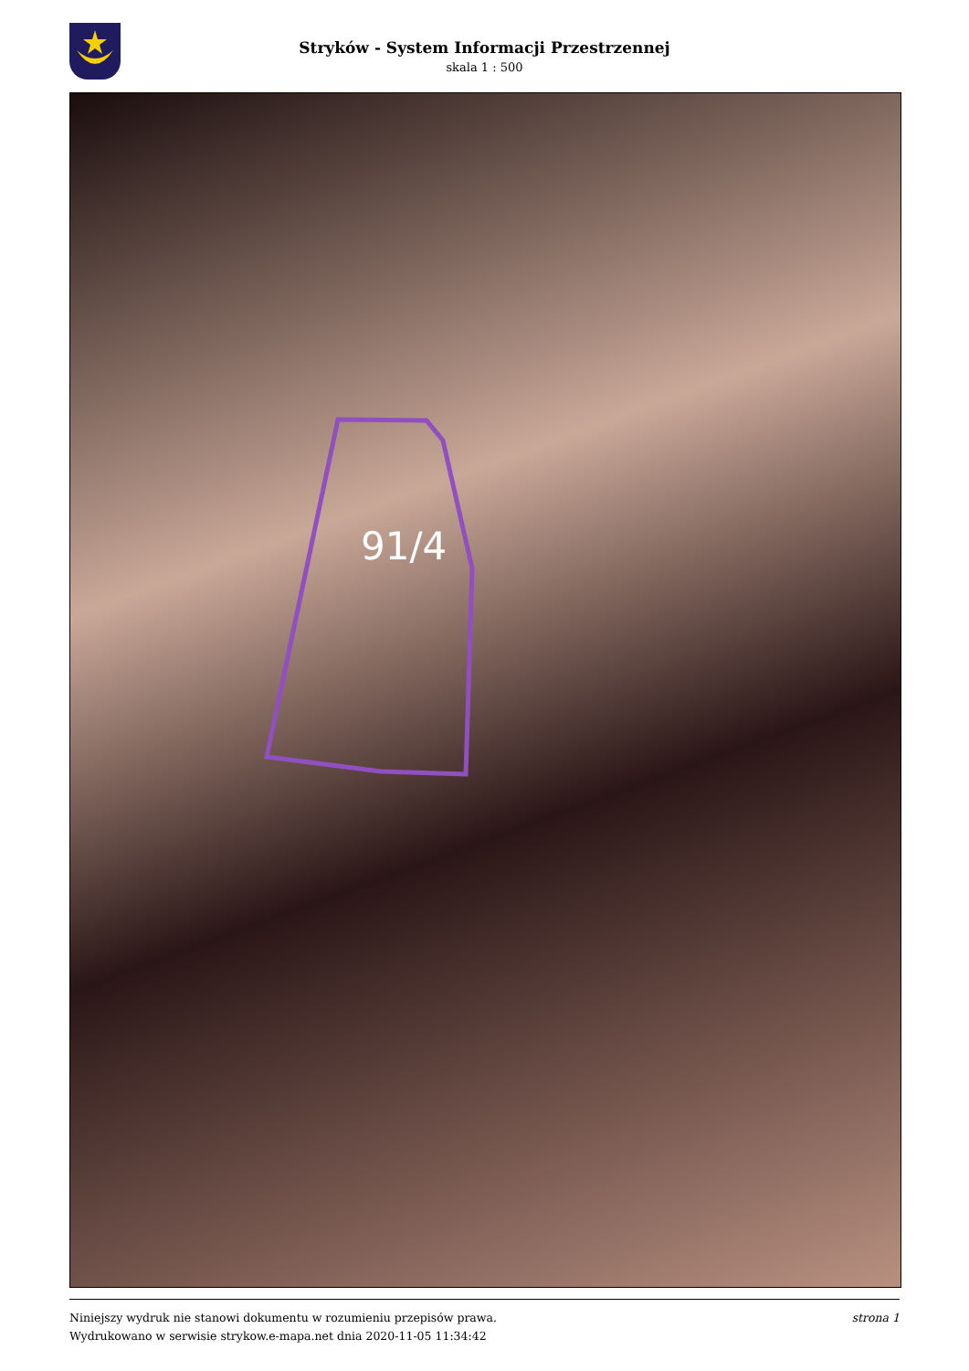Stryków - System Informacji Przestrzennej
skala 1 : 500
91/4
Niniejszy wydruk nie stanowi dokumentu w rozumieniu przepisów prawa.
Wydrukowano w serwisie strykow.e-mapa.net dnia 2020-11-05 11:34:42
strona 1